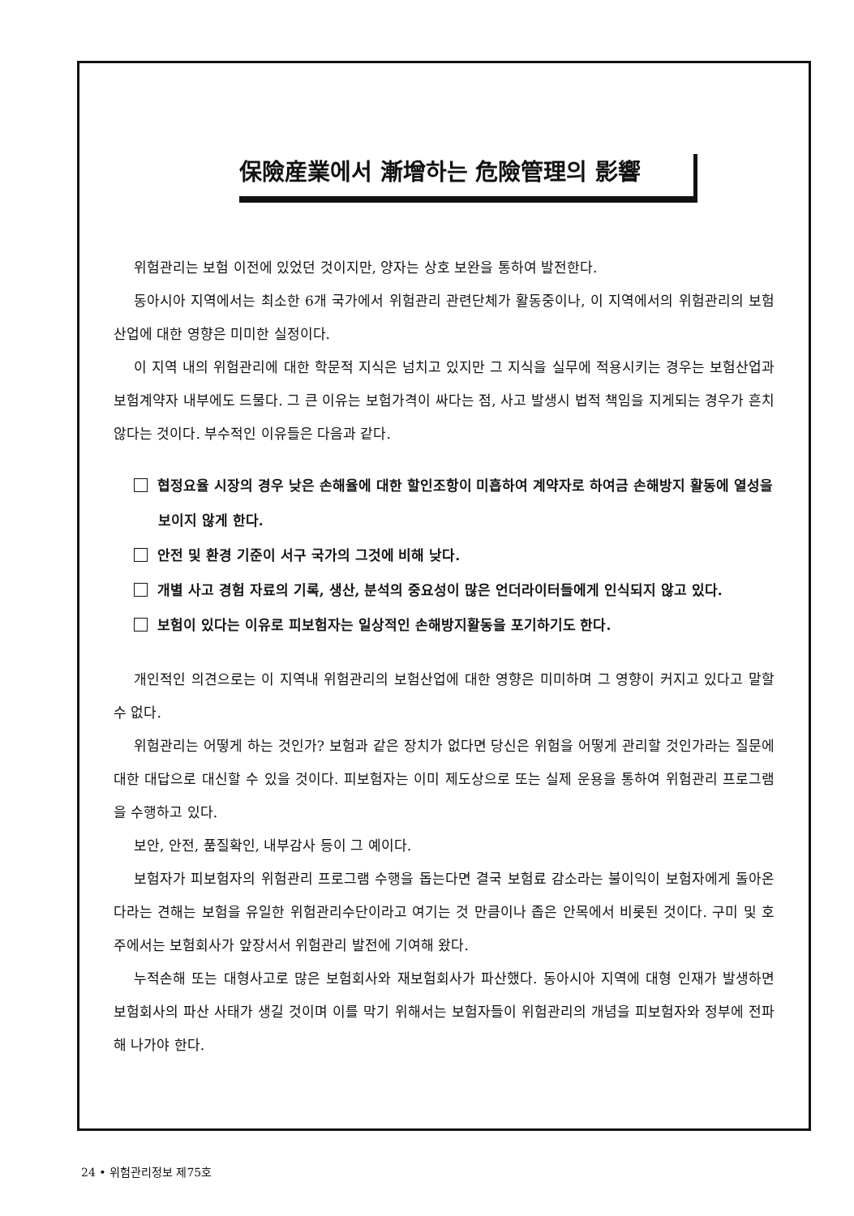保險産業에서 漸增하는 危險管理의 影響
위험관리는 보험 이전에 있었던 것이지만, 양자는 상호 보완을 통하여 발전한다.
동아시아 지역에서는 최소한 6개 국가에서 위험관리 관련단체가 활동중이나, 이 지역에서의 위험관리의 보험산업에 대한 영향은 미미한 실정이다.
이 지역 내의 위험관리에 대한 학문적 지식은 넘치고 있지만 그 지식을 실무에 적용시키는 경우는 보험산업과 보험계약자 내부에도 드물다. 그 큰 이유는 보험가격이 싸다는 점, 사고 발생시 법적 책임을 지게되는 경우가 흔치 않다는 것이다. 부수적인 이유들은 다음과 같다.
협정요율 시장의 경우 낮은 손해율에 대한 할인조항이 미흡하여 계약자로 하여금 손해방지 활동에 열성을 보이지 않게 한다.
안전 및 환경 기준이 서구 국가의 그것에 비해 낮다.
개별 사고 경험 자료의 기록, 생산, 분석의 중요성이 많은 언더라이터들에게 인식되지 않고 있다.
보험이 있다는 이유로 피보험자는 일상적인 손해방지활동을 포기하기도 한다.
개인적인 의견으로는 이 지역내 위험관리의 보험산업에 대한 영향은 미미하며 그 영향이 커지고 있다고 말할 수 없다.
위험관리는 어떻게 하는 것인가? 보험과 같은 장치가 없다면 당신은 위험을 어떻게 관리할 것인가라는 질문에 대한 대답으로 대신할 수 있을 것이다. 피보험자는 이미 제도상으로 또는 실제 운용을 통하여 위험관리 프로그램을 수행하고 있다.
보안, 안전, 품질확인, 내부감사 등이 그 예이다.
보험자가 피보험자의 위험관리 프로그램 수행을 돕는다면 결국 보험료 감소라는 불이익이 보험자에게 돌아온다라는 견해는 보험을 유일한 위험관리수단이라고 여기는 것 만큼이나 좁은 안목에서 비롯된 것이다. 구미 및 호주에서는 보험회사가 앞장서서 위험관리 발전에 기여해 왔다.
누적손해 또는 대형사고로 많은 보험회사와 재보험회사가 파산했다. 동아시아 지역에 대형 인재가 발생하면 보험회사의 파산 사태가 생길 것이며 이를 막기 위해서는 보험자들이 위험관리의 개념을 피보험자와 정부에 전파해 나가야 한다.
24 • 위험관리정보 제75호